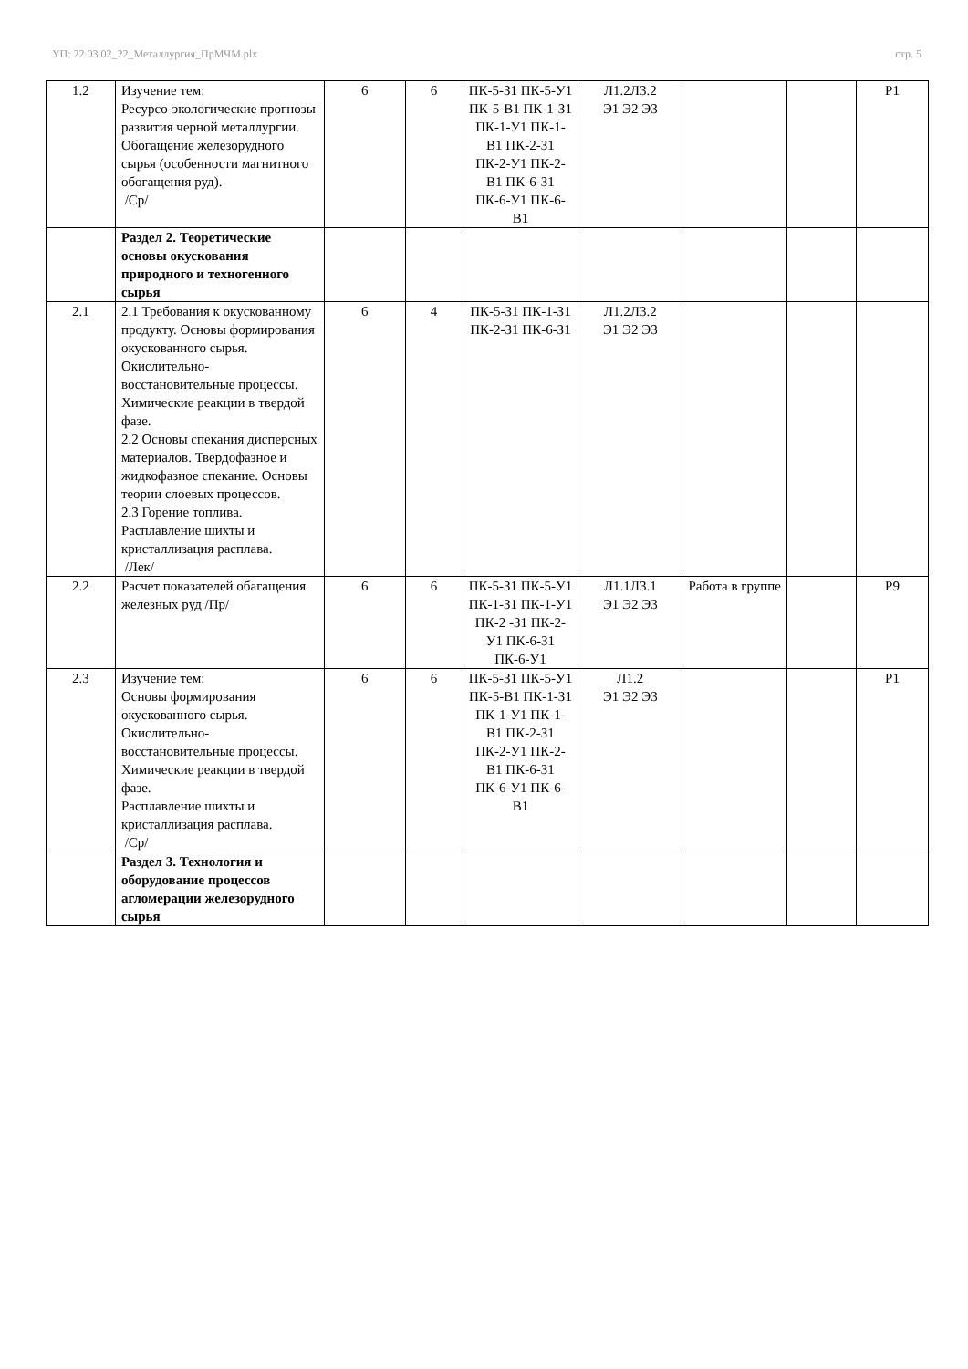УП: 22.03.02_22_Металлургия_ПрМЧМ.plx стр. 5
| 1.2 | Изучение тем: Ресурсо-экологические прогнозы развития черной металлургии. Обогащение железорудного сырья (особенности магнитного обогащения руд). /Ср/ | 6 | 6 | ПК-5-З1 ПК-5-У1 ПК-5-В1 ПК-1-З1 ПК-1-У1 ПК-1-В1 ПК-2-З1 ПК-2-У1 ПК-2-В1 ПК-6-З1 ПК-6-У1 ПК-6-В1 | Л1.2Л3.2 Э1 Э2 Э3 | | | Р1 |
| | Раздел 2. Теоретические основы окускования природного и техногенного сырья | | | | | | | |
| 2.1 | 2.1 Требования к окускованному продукту. Основы формирования окускованного сырья. Окислительно-восстановительные процессы. Химические реакции в твердой фазе. 2.2 Основы спекания дисперсных материалов. Твердофазное и жидкофазное спекание. Основы теории слоевых процессов. 2.3 Горение топлива. Расплавление шихты и кристаллизация расплава. /Лек/ | 6 | 4 | ПК-5-З1 ПК-1-З1 ПК-2-З1 ПК-6-З1 | Л1.2Л3.2 Э1 Э2 Э3 | | | |
| 2.2 | Расчет показателей обагащения железных руд /Пр/ | 6 | 6 | ПК-5-З1 ПК-5-У1 ПК-1-З1 ПК-1-У1 ПК-2 -З1 ПК-2-У1 ПК-6-З1 ПК-6-У1 | Л1.1Л3.1 Э1 Э2 Э3 | Работа в группе | | Р9 |
| 2.3 | Изучение тем: Основы формирования окускованного сырья. Окислительно-восстановительные процессы. Химические реакции в твердой фазе. Расплавление шихты и кристаллизация расплава. /Ср/ | 6 | 6 | ПК-5-З1 ПК-5-У1 ПК-5-В1 ПК-1-З1 ПК-1-У1 ПК-1-В1 ПК-2-З1 ПК-2-У1 ПК-2-В1 ПК-6-З1 ПК-6-У1 ПК-6-В1 | Л1.2 Э1 Э2 Э3 | | | Р1 |
| | Раздел 3. Технология и оборудование процессов агломерации железорудного сырья | | | | | | | |